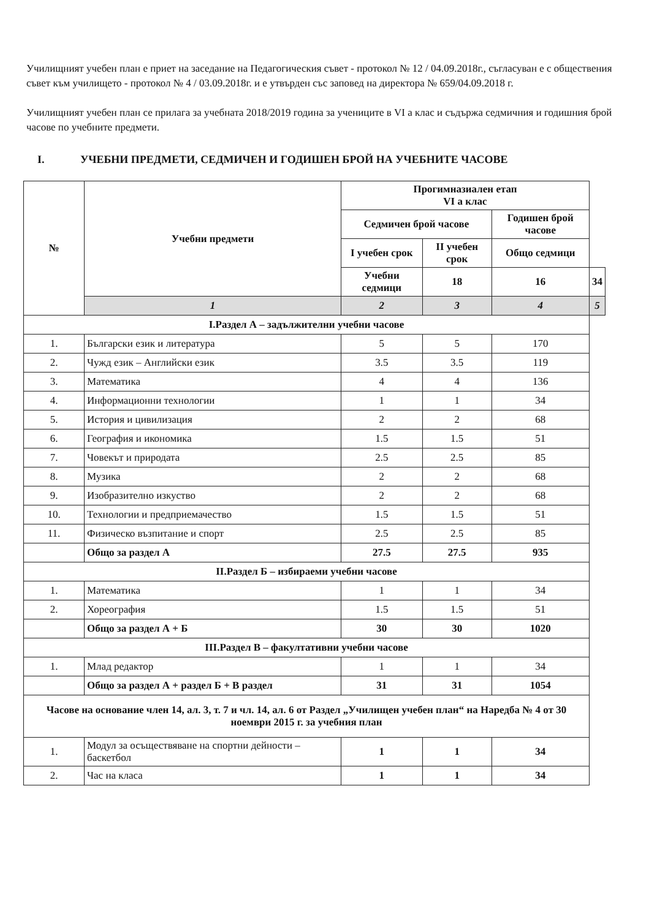Училищният учебен план е приет на заседание на Педагогическия съвет - протокол № 12 / 04.09.2018г., съгласуван е с обществения съвет към училището - протокол № 4 / 03.09.2018г. и е утвърден със заповед на директора № 659/04.09.2018 г.
Училищният учебен план се прилага за учебната 2018/2019 година за учениците в VI а клас и съдържа седмичния и годишния брой часове по учебните предмети.
I. УЧЕБНИ ПРЕДМЕТИ, СЕДМИЧЕН И ГОДИШЕН БРОЙ НА УЧЕБНИТЕ ЧАСОВЕ
| № | Учебни предмети | Прогимназиален етап VI а клас | | | |
| --- | --- | --- | --- | --- | --- |
| | | Седмичен брой часове | | Годишен брой часове | |
| | | I учебен срок | II учебен срок | Общо седмици | |
| | | Учебни седмици | 18 | 16 | 34 |
| | 1 | 2 | 3 | 4 | 5 |
| I.Раздел А – задължителни учебни часове | | | | | |
| 1. | Български език и литература | 5 | 5 | 170 | |
| 2. | Чужд език – Английски език | 3.5 | 3.5 | 119 | |
| 3. | Математика | 4 | 4 | 136 | |
| 4. | Информационни технологии | 1 | 1 | 34 | |
| 5. | История и цивилизация | 2 | 2 | 68 | |
| 6. | География и икономика | 1.5 | 1.5 | 51 | |
| 7. | Човекът и природата | 2.5 | 2.5 | 85 | |
| 8. | Музика | 2 | 2 | 68 | |
| 9. | Изобразително изкуство | 2 | 2 | 68 | |
| 10. | Технологии и предприемачество | 1.5 | 1.5 | 51 | |
| 11. | Физическо възпитание и спорт | 2.5 | 2.5 | 85 | |
| | Общо за раздел А | 27.5 | 27.5 | 935 | |
| II.Раздел Б – избираеми учебни часове | | | | | |
| 1. | Математика | 1 | 1 | 34 | |
| 2. | Хореография | 1.5 | 1.5 | 51 | |
| | Общо за раздел А + Б | 30 | 30 | 1020 | |
| III.Раздел В – факултативни учебни часове | | | | | |
| 1. | Млад редактор | 1 | 1 | 34 | |
| | Общо за раздел А + раздел Б + В раздел | 31 | 31 | 1054 | |
| Часове на основание член 14, ал. 3, т. 7 и чл. 14, ал. 6 от Раздел „Училищен учебен план“ на Наредба № 4 от 30 ноември 2015 г. за учебния план | | | | | |
| 1. | Модул за осъществяване на спортни дейности – баскетбол | 1 | 1 | 34 | |
| 2. | Час на класа | 1 | 1 | 34 | |